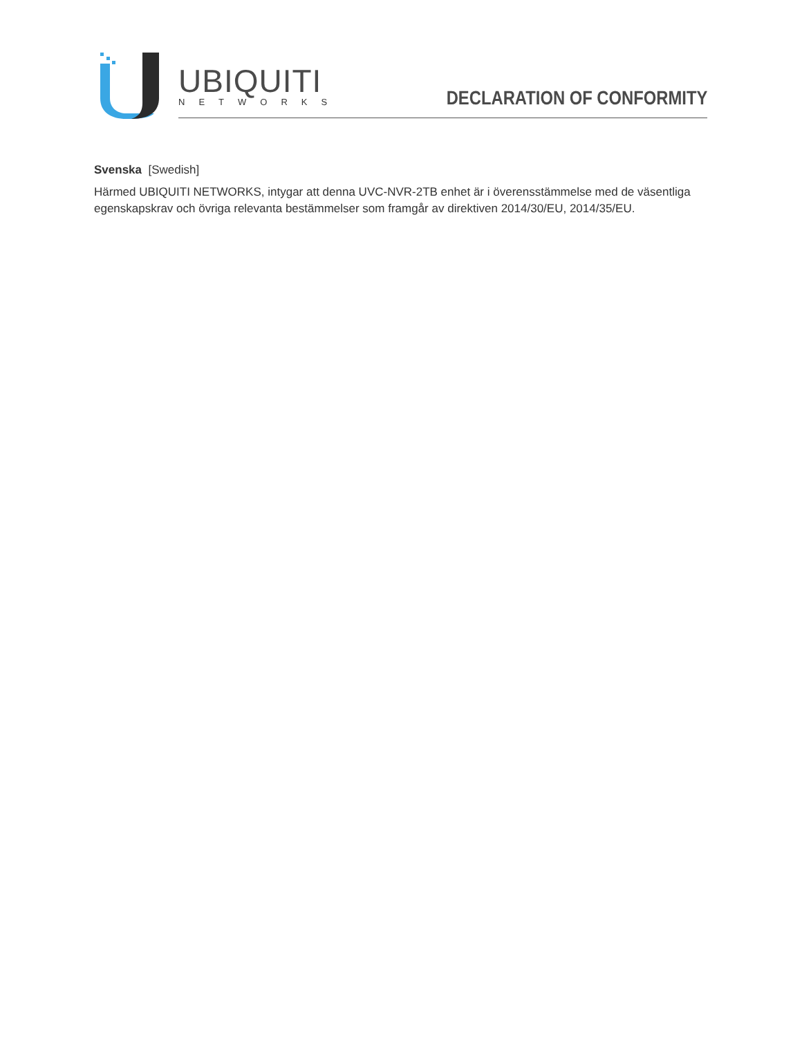UBIQUITI
NETWORKS DECLARATION OF CONFORMITY
Svenska [Swedish]
Härmed UBIQUITI NETWORKS, intygar att denna UVC-NVR-2TB enhet är i överensstämmelse med de väsentliga egenskapskrav och övriga relevanta bestämmelser som framgår av direktiven 2014/30/EU, 2014/35/EU.